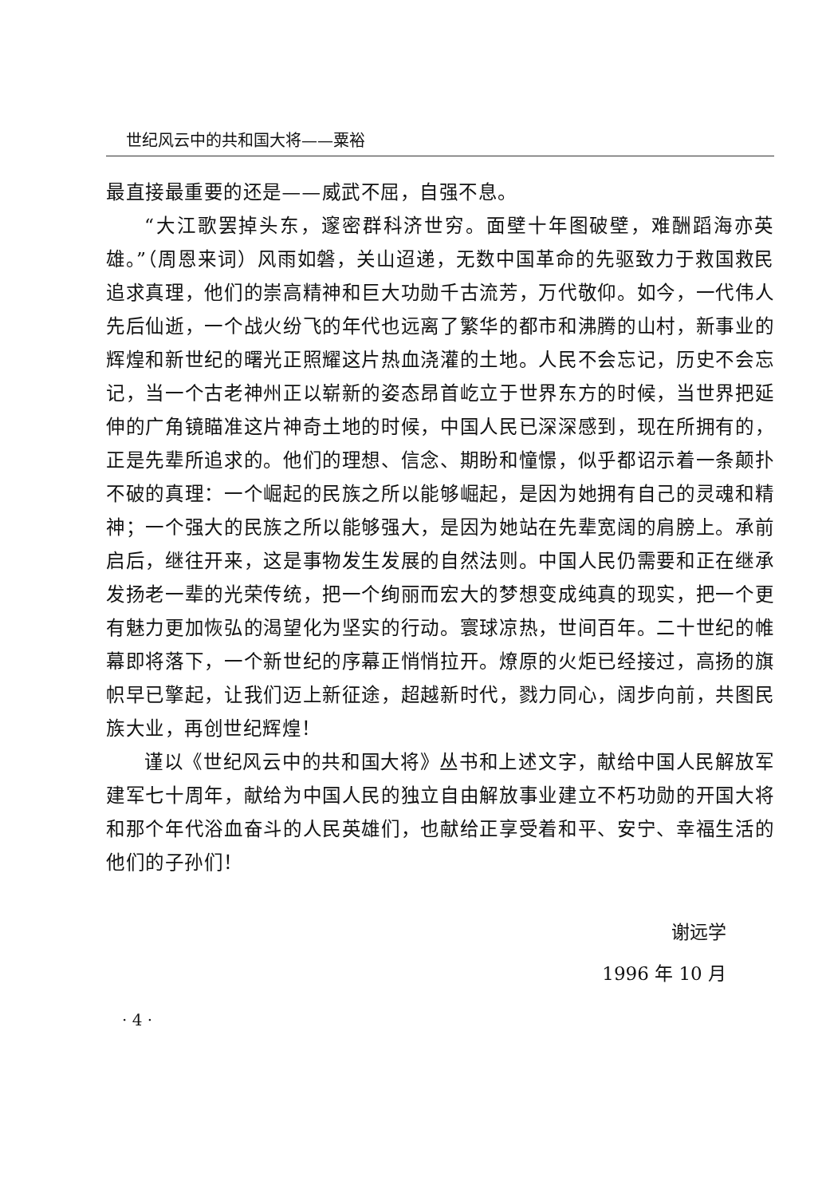世纪风云中的共和国大将——粟裕
最直接最重要的还是——威武不屈，自强不息。
“大江歌罢掉头东，邃密群科济世穷。面壁十年图破壁，难酬蹈海亦英雄。”（周恩来词）风雨如磐，关山迢递，无数中国革命的先驱致力于救国救民追求真理，他们的崇高精神和巨大功勋千古流芳，万代敬仰。如今，一代伟人先后仙逝，一个战火纷飞的年代也远离了繁华的都市和沸腾的山村，新事业的辉煌和新世纪的曙光正照耀这片热血浇灌的土地。人民不会忘记，历史不会忘记，当一个古老神州正以崭新的姿态昂首屹立于世界东方的时候，当世界把延伸的广角镜瞄准这片神奇土地的时候，中国人民已深深感到，现在所拥有的，正是先辈所追求的。他们的理想、信念、期盼和憧憬，似乎都诏示着一条颠扑不破的真理：一个崛起的民族之所以能够崛起，是因为她拥有自己的灵魂和精神；一个强大的民族之所以能够强大，是因为她站在先辈宽阔的肩膀上。承前启后，继往开来，这是事物发生发展的自然法则。中国人民仍需要和正在继承发扬老一辈的光荣传统，把一个绚丽而宏大的梦想变成纯真的现实，把一个更有魅力更加恢弘的渴望化为坚实的行动。寰球凉热，世间百年。二十世纪的帷幕即将落下，一个新世纪的序幕正悄悄拉开。燎原的火炬已经接过，高扬的旗帜早已擎起，让我们迈上新征途，超越新时代，戮力同心，阔步向前，共图民族大业，再创世纪辉煌！
谨以《世纪风云中的共和国大将》丛书和上述文字，献给中国人民解放军建军七十周年，献给为中国人民的独立自由解放事业建立不朽功勋的开国大将和那个年代浴血奋斗的人民英雄们，也献给正享受着和平、安宁、幸福生活的他们的子孙们！
谢远学
1996 年 10 月
· 4 ·